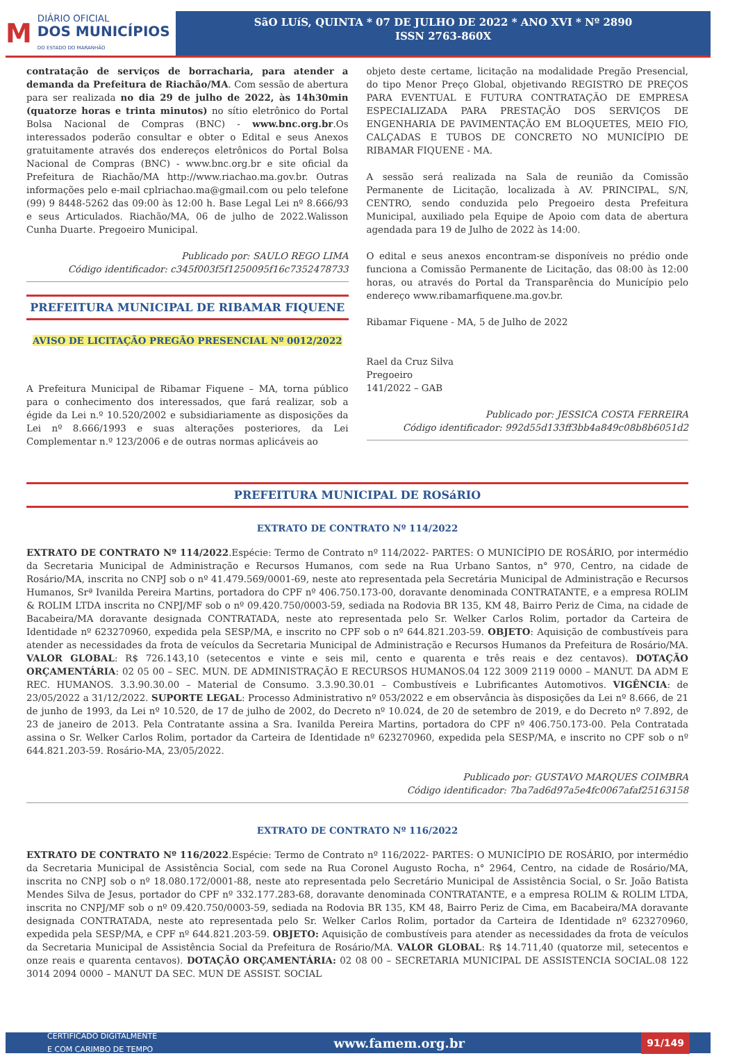M
DIÁRIO OFICIAL
DOS MUNICÍPIOS
DO ESTADO DO MARANHÃO
SãO LUíS, QUINTA * 07 DE JULHO DE 2022 * ANO XVI * Nº 2890
ISSN 2763-860X
contratação de serviços de borracharia, para atender a demanda da Prefeitura de Riachão/MA. Com sessão de abertura para ser realizada no dia 29 de julho de 2022, às 14h30min (quatorze horas e trinta minutos) no sítio eletrônico do Portal Bolsa Nacional de Compras (BNC) - www.bnc.org.br.Os interessados poderão consultar e obter o Edital e seus Anexos gratuitamente através dos endereços eletrônicos do Portal Bolsa Nacional de Compras (BNC) - www.bnc.org.br e site oficial da Prefeitura de Riachão/MA http://www.riachao.ma.gov.br. Outras informações pelo e-mail cplriachao.ma@gmail.com ou pelo telefone (99) 9 8448-5262 das 09:00 às 12:00 h. Base Legal Lei nº 8.666/93 e seus Articulados. Riachão/MA, 06 de julho de 2022.Walisson Cunha Duarte. Pregoeiro Municipal.
Publicado por: SAULO REGO LIMA
Código identificador: c345f003f5f1250095f16c7352478733
PREFEITURA MUNICIPAL DE RIBAMAR FIQUENE
AVISO DE LICITAÇÃO PREGÃO PRESENCIAL Nº 0012/2022
A Prefeitura Municipal de Ribamar Fiquene – MA, torna público para o conhecimento dos interessados, que fará realizar, sob a égide da Lei n.º 10.520/2002 e subsidiariamente as disposições da Lei nº 8.666/1993 e suas alterações posteriores, da Lei Complementar n.º 123/2006 e de outras normas aplicáveis ao
objeto deste certame, licitação na modalidade Pregão Presencial, do tipo Menor Preço Global, objetivando REGISTRO DE PREÇOS PARA EVENTUAL E FUTURA CONTRATAÇÃO DE EMPRESA ESPECIALIZADA PARA PRESTAÇÃO DOS SERVIÇOS DE ENGENHARIA DE PAVIMENTAÇÃO EM BLOQUETES, MEIO FIO, CALÇADAS E TUBOS DE CONCRETO NO MUNICÍPIO DE RIBAMAR FIQUENE - MA.
A sessão será realizada na Sala de reunião da Comissão Permanente de Licitação, localizada à AV. PRINCIPAL, S/N, CENTRO, sendo conduzida pelo Pregoeiro desta Prefeitura Municipal, auxiliado pela Equipe de Apoio com data de abertura agendada para 19 de Julho de 2022 às 14:00.
O edital e seus anexos encontram-se disponíveis no prédio onde funciona a Comissão Permanente de Licitação, das 08:00 às 12:00 horas, ou através do Portal da Transparência do Município pelo endereço www.ribamarfiquene.ma.gov.br.
Ribamar Fiquene - MA, 5 de Julho de 2022
Rael da Cruz Silva
Pregoeiro
141/2022 – GAB
Publicado por: JESSICA COSTA FERREIRA
Código identificador: 992d55d133ff3bb4a849c08b8b6051d2
PREFEITURA MUNICIPAL DE ROSáRIO
EXTRATO DE CONTRATO Nº 114/2022
EXTRATO DE CONTRATO Nº 114/2022.Espécie: Termo de Contrato nº 114/2022- PARTES: O MUNICÍPIO DE ROSÁRIO, por intermédio da Secretaria Municipal de Administração e Recursos Humanos, com sede na Rua Urbano Santos, n° 970, Centro, na cidade de Rosário/MA, inscrita no CNPJ sob o nº 41.479.569/0001-69, neste ato representada pela Secretária Municipal de Administração e Recursos Humanos, Srª Ivanilda Pereira Martins, portadora do CPF nº 406.750.173-00, doravante denominada CONTRATANTE, e a empresa ROLIM & ROLIM LTDA inscrita no CNPJ/MF sob o nº 09.420.750/0003-59, sediada na Rodovia BR 135, KM 48, Bairro Periz de Cima, na cidade de Bacabeira/MA doravante designada CONTRATADA, neste ato representada pelo Sr. Welker Carlos Rolim, portador da Carteira de Identidade nº 623270960, expedida pela SESP/MA, e inscrito no CPF sob o nº 644.821.203-59. OBJETO: Aquisição de combustíveis para atender as necessidades da frota de veículos da Secretaria Municipal de Administração e Recursos Humanos da Prefeitura de Rosário/MA. VALOR GLOBAL: R$ 726.143,10 (setecentos e vinte e seis mil, cento e quarenta e três reais e dez centavos). DOTAÇÃO ORÇAMENTÁRIA: 02 05 00 – SEC. MUN. DE ADMINISTRAÇÃO E RECURSOS HUMANOS.04 122 3009 2119 0000 – MANUT. DA ADM E REC. HUMANOS. 3.3.90.30.00 – Material de Consumo. 3.3.90.30.01 – Combustíveis e Lubrificantes Automotivos. VIGÊNCIA: de 23/05/2022 a 31/12/2022. SUPORTE LEGAL: Processo Administrativo nº 053/2022 e em observância às disposições da Lei nº 8.666, de 21 de junho de 1993, da Lei nº 10.520, de 17 de julho de 2002, do Decreto nº 10.024, de 20 de setembro de 2019, e do Decreto nº 7.892, de 23 de janeiro de 2013. Pela Contratante assina a Sra. Ivanilda Pereira Martins, portadora do CPF nº 406.750.173-00. Pela Contratada assina o Sr. Welker Carlos Rolim, portador da Carteira de Identidade nº 623270960, expedida pela SESP/MA, e inscrito no CPF sob o nº 644.821.203-59. Rosário-MA, 23/05/2022.
Publicado por: GUSTAVO MARQUES COIMBRA
Código identificador: 7ba7ad6d97a5e4fc0067afaf25163158
EXTRATO DE CONTRATO Nº 116/2022
EXTRATO DE CONTRATO Nº 116/2022.Espécie: Termo de Contrato nº 116/2022- PARTES: O MUNICÍPIO DE ROSÁRIO, por intermédio da Secretaria Municipal de Assistência Social, com sede na Rua Coronel Augusto Rocha, n° 2964, Centro, na cidade de Rosário/MA, inscrita no CNPJ sob o nº 18.080.172/0001-88, neste ato representada pelo Secretário Municipal de Assistência Social, o Sr. João Batista Mendes Silva de Jesus, portador do CPF nº 332.177.283-68, doravante denominada CONTRATANTE, e a empresa ROLIM & ROLIM LTDA, inscrita no CNPJ/MF sob o nº 09.420.750/0003-59, sediada na Rodovia BR 135, KM 48, Bairro Periz de Cima, em Bacabeira/MA doravante designada CONTRATADA, neste ato representada pelo Sr. Welker Carlos Rolim, portador da Carteira de Identidade nº 623270960, expedida pela SESP/MA, e CPF nº 644.821.203-59. OBJETO: Aquisição de combustíveis para atender as necessidades da frota de veículos da Secretaria Municipal de Assistência Social da Prefeitura de Rosário/MA. VALOR GLOBAL: R$ 14.711,40 (quatorze mil, setecentos e onze reais e quarenta centavos). DOTAÇÃO ORÇAMENTÁRIA: 02 08 00 – SECRETARIA MUNICIPAL DE ASSISTENCIA SOCIAL.08 122 3014 2094 0000 – MANUT DA SEC. MUN DE ASSIST. SOCIAL
CERTIFICADO DIGITALMENTE
E COM CARIMBO DE TEMPO www.famem.org.br 91/149